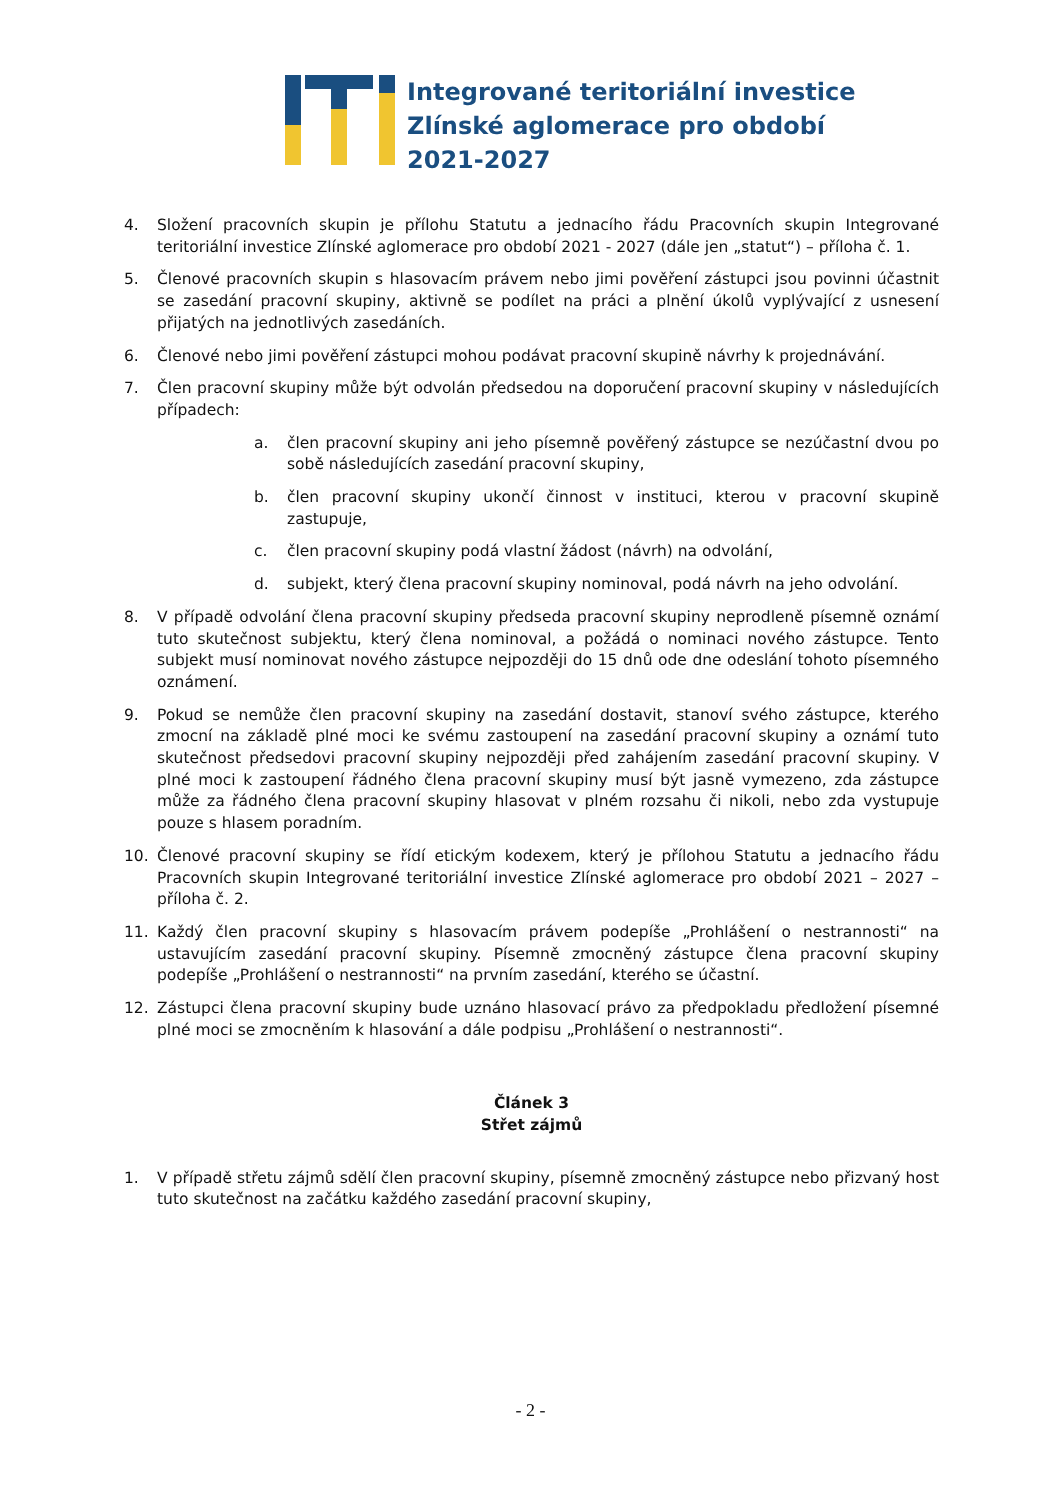Integrované teritoriální investice
Zlínské aglomerace pro období
2021-2027
4. Složení pracovních skupin je přílohu Statutu a jednacího řádu Pracovních skupin Integrované teritoriální investice Zlínské aglomerace pro období 2021 - 2027 (dále jen „statut“) – příloha č. 1.
5. Členové pracovních skupin s hlasovacím právem nebo jimi pověření zástupci jsou povinni účastnit se zasedání pracovní skupiny, aktivně se podílet na práci a plnění úkolů vyplývající z usnesení přijatých na jednotlivých zasedáních.
6. Členové nebo jimi pověření zástupci mohou podávat pracovní skupině návrhy k projednávání.
7. Člen pracovní skupiny může být odvolán předsedou na doporučení pracovní skupiny v následujících případech:
a. člen pracovní skupiny ani jeho písemně pověřený zástupce se nezúčastní dvou po sobě následujících zasedání pracovní skupiny,
b. člen pracovní skupiny ukončí činnost v instituci, kterou v pracovní skupině zastupuje,
c. člen pracovní skupiny podá vlastní žádost (návrh) na odvolání,
d. subjekt, který člena pracovní skupiny nominoval, podá návrh na jeho odvolání.
8. V případě odvolání člena pracovní skupiny předseda pracovní skupiny neprodleně písemně oznámí tuto skutečnost subjektu, který člena nominoval, a požádá o nominaci nového zástupce. Tento subjekt musí nominovat nového zástupce nejpozději do 15 dnů ode dne odeslání tohoto písemného oznámení.
9. Pokud se nemůže člen pracovní skupiny na zasedání dostavit, stanoví svého zástupce, kterého zmocní na základě plné moci ke svému zastoupení na zasedání pracovní skupiny a oznámí tuto skutečnost předsedovi pracovní skupiny nejpozději před zahájením zasedání pracovní skupiny. V plné moci k zastoupení řádného člena pracovní skupiny musí být jasně vymezeno, zda zástupce může za řádného člena pracovní skupiny hlasovat v plném rozsahu či nikoli, nebo zda vystupuje pouze s hlasem poradním.
10. Členové pracovní skupiny se řídí etickým kodexem, který je přílohou Statutu a jednacího řádu Pracovních skupin Integrované teritoriální investice Zlínské aglomerace pro období 2021 – 2027 – příloha č. 2.
11. Každý člen pracovní skupiny s hlasovacím právem podepíše „Prohlášení o nestrannosti“ na ustavujícím zasedání pracovní skupiny. Písemně zmocněný zástupce člena pracovní skupiny podepíše „Prohlášení o nestrannosti“ na prvním zasedání, kterého se účastní.
12. Zástupci člena pracovní skupiny bude uznáno hlasovací právo za předpokladu předložení písemné plné moci se zmocněním k hlasování a dále podpisu „Prohlášení o nestrannosti“.
Článek 3
Střet zájmů
1. V případě střetu zájmů sdělí člen pracovní skupiny, písemně zmocněný zástupce nebo přizvaný host tuto skutečnost na začátku každého zasedání pracovní skupiny,
- 2 -